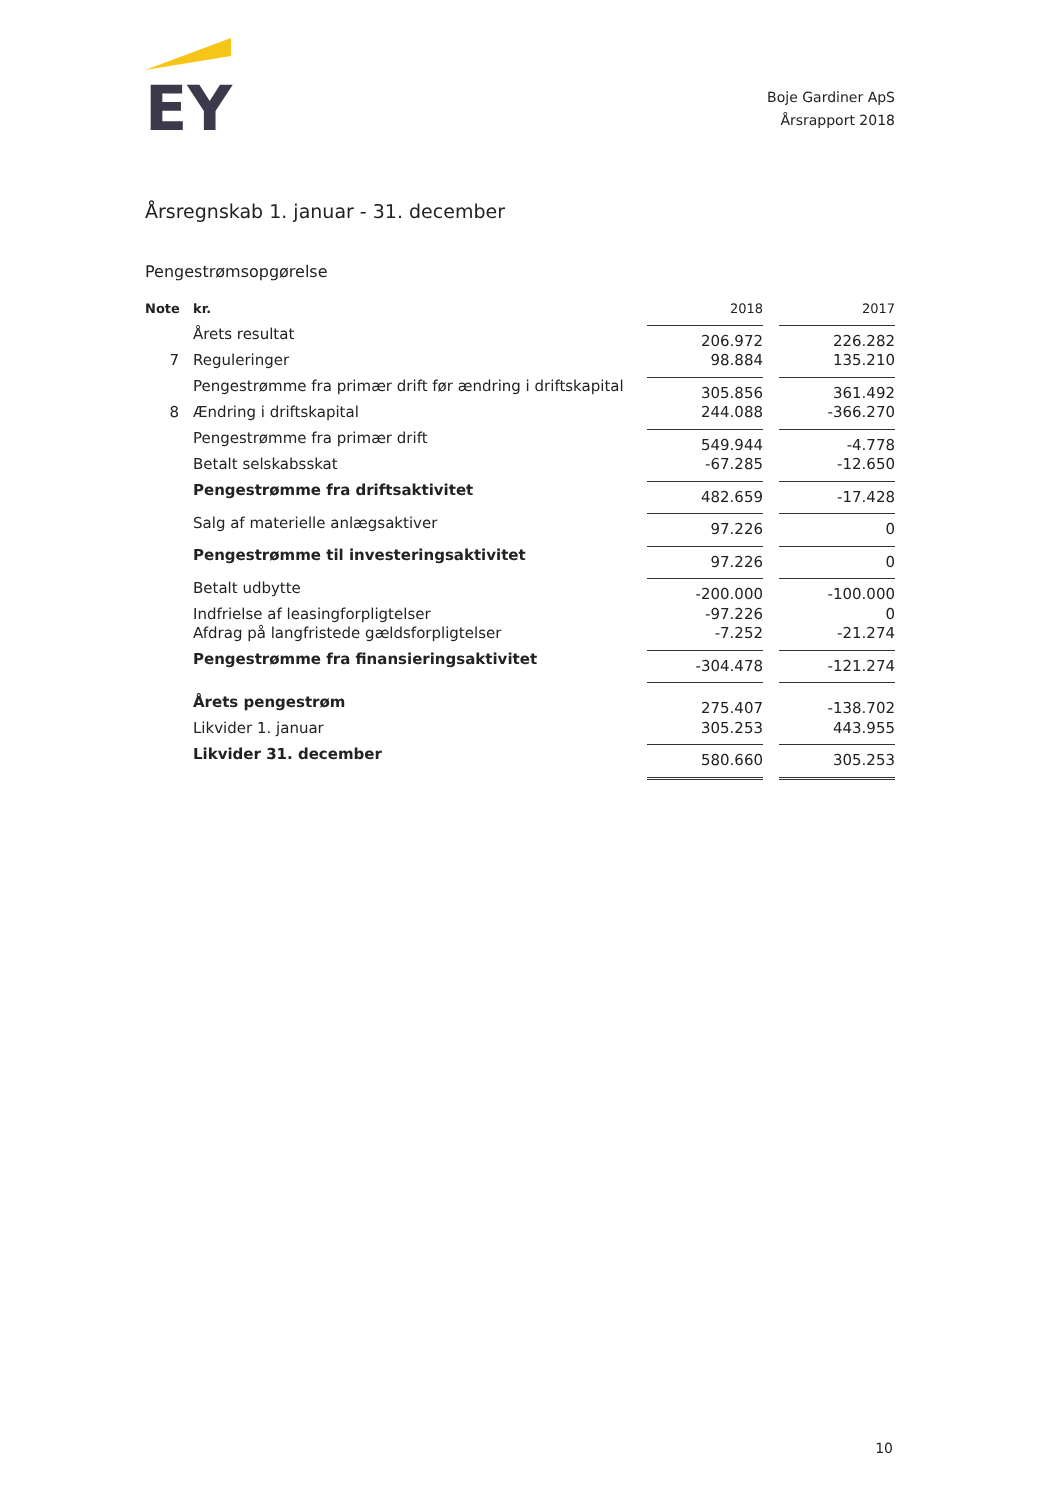EY
Boje Gardiner ApS
Årsrapport 2018
Årsregnskab 1. januar - 31. december
Pengestrømsopgørelse
| Note | kr. | 2018 | | 2017 |
| | Årets resultat | 206.972 | | 226.282 |
| 7 | Reguleringer | 98.884 | | 135.210 |
| | Pengestrømme fra primær drift før ændring i driftskapital | 305.856 | | 361.492 |
| 8 | Ændring i driftskapital | 244.088 | | -366.270 |
| | Pengestrømme fra primær drift | 549.944 | | -4.778 |
| | Betalt selskabsskat | -67.285 | | -12.650 |
| | Pengestrømme fra driftsaktivitet | 482.659 | | -17.428 |
| | Salg af materielle anlægsaktiver | 97.226 | | 0 |
| | Pengestrømme til investeringsaktivitet | 97.226 | | 0 |
| | Betalt udbytte | -200.000 | | -100.000 |
| | Indfrielse af leasingforpligtelser | -97.226 | | 0 |
| | Afdrag på langfristede gældsforpligtelser | -7.252 | | -21.274 |
| | Pengestrømme fra finansieringsaktivitet | -304.478 | | -121.274 |
| | Årets pengestrøm | 275.407 | | -138.702 |
| | Likvider 1. januar | 305.253 | | 443.955 |
| | Likvider 31. december | 580.660 | | 305.253 |
10